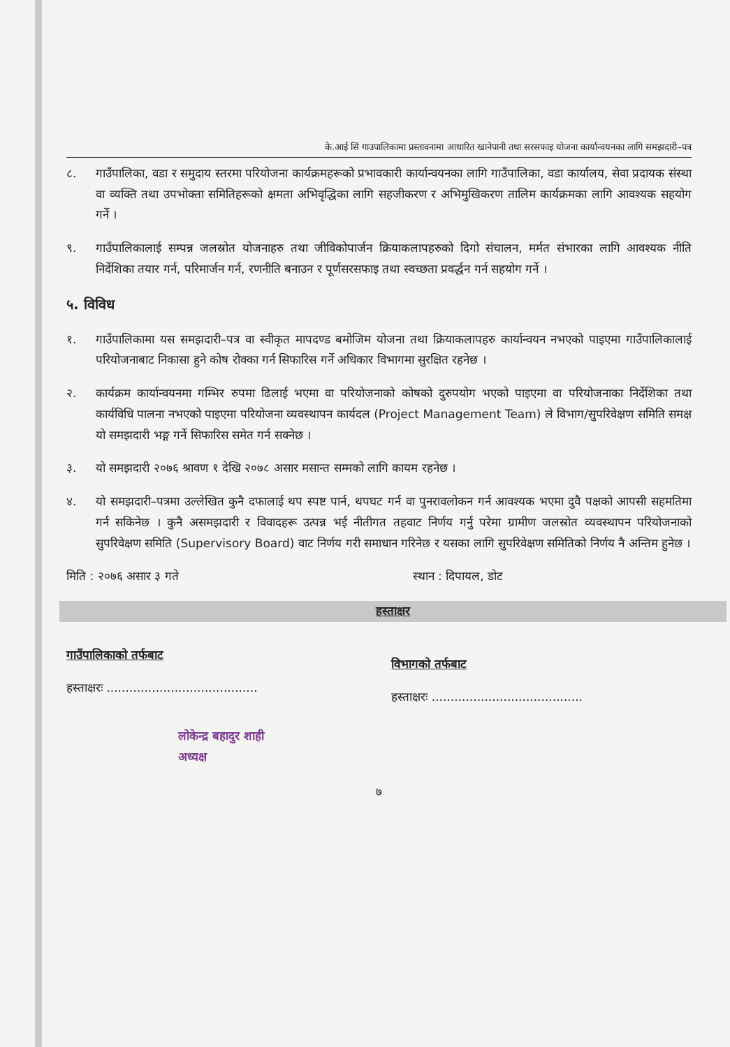के.आई सिं गाउपालिकामा प्रस्तावनामा आधारित खानेपानी तथा सरसफाइ योजना कार्यान्वयनका लागि समझदारी–पत्र
८. गाउँपालिका, वडा र समुदाय स्तरमा परियोजना कार्यक्रमहरूको प्रभावकारी कार्यान्वयनका लागि गाउँपालिका, वडा कार्यालय, सेवा प्रदायक संस्था वा व्यक्ति तथा उपभोक्ता समितिहरूको क्षमता अभिवृद्धिका लागि सहजीकरण र अभिमुखिकरण तालिम कार्यक्रमका लागि आवश्यक सहयोग गर्ने ।
९. गाउँपालिकालाई सम्पन्न जलस्रोत योजनाहरु तथा जीविकोपार्जन क्रियाकलापहरुको दिगो संचालन, मर्मत संभारका लागि आवश्यक नीति निर्देशिका तयार गर्न, परिमार्जन गर्न, रणनीति बनाउन र पूर्णसरसफाइ तथा स्वच्छता प्रवर्द्धन गर्न सहयोग गर्ने ।
५. विविध
१. गाउँपालिकामा यस समझदारी–पत्र वा स्वीकृत मापदण्ड बमोजिम योजना तथा क्रियाकलापहरु कार्यान्वयन नभएको पाइएमा गाउँपालिकालाई परियोजनाबाट निकासा हुने कोष रोक्का गर्न सिफारिस गर्ने अधिकार विभागमा सुरक्षित रहनेछ ।
२. कार्यक्रम कार्यान्वयनमा गम्भिर रुपमा ढिलाई भएमा वा परियोजनाको कोषको दुरुपयोग भएको पाइएमा वा परियोजनाका निर्देशिका तथा कार्यविधि पालना नभएको पाइएमा परियोजना व्यवस्थापन कार्यदल (Project Management Team) ले विभाग/सुपरिवेक्षण समिति समक्ष यो समझदारी भङ्ग गर्ने सिफारिस समेत गर्न सक्नेछ ।
३. यो समझदारी २०७६ श्रावण १ देखि २०७८ असार मसान्त सम्मको लागि कायम रहनेछ ।
४. यो समझदारी–पत्रमा उल्लेखित कुनै दफालाई थप स्पष्ट पार्न, थपघट गर्न वा पुनरावलोकन गर्न आवश्यक भएमा दुवै पक्षको आपसी सहमतिमा गर्न सकिनेछ । कुनै असमझदारी र विवादहरू उत्पन्न भई नीतीगत तहवाट निर्णय गर्नु परेमा ग्रामीण जलस्रोत व्यवस्थापन परियोजनाको सुपरिवेक्षण समिति (Supervisory Board) वाट निर्णय गरी समाधान गरिनेछ र यसका लागि सुपरिवेक्षण समितिको निर्णय नै अन्तिम हुनेछ ।
मिति : २०७६ असार ३ गते स्थान : दिपायल, डोट
हस्ताक्षर
गाउँपालिकाको तर्फबाट
हस्ताक्षरः ........................................
विभागको तर्फबाट
हस्ताक्षरः ........................................
लोकेन्द्र बहादुर शाही
अध्यक्ष
७